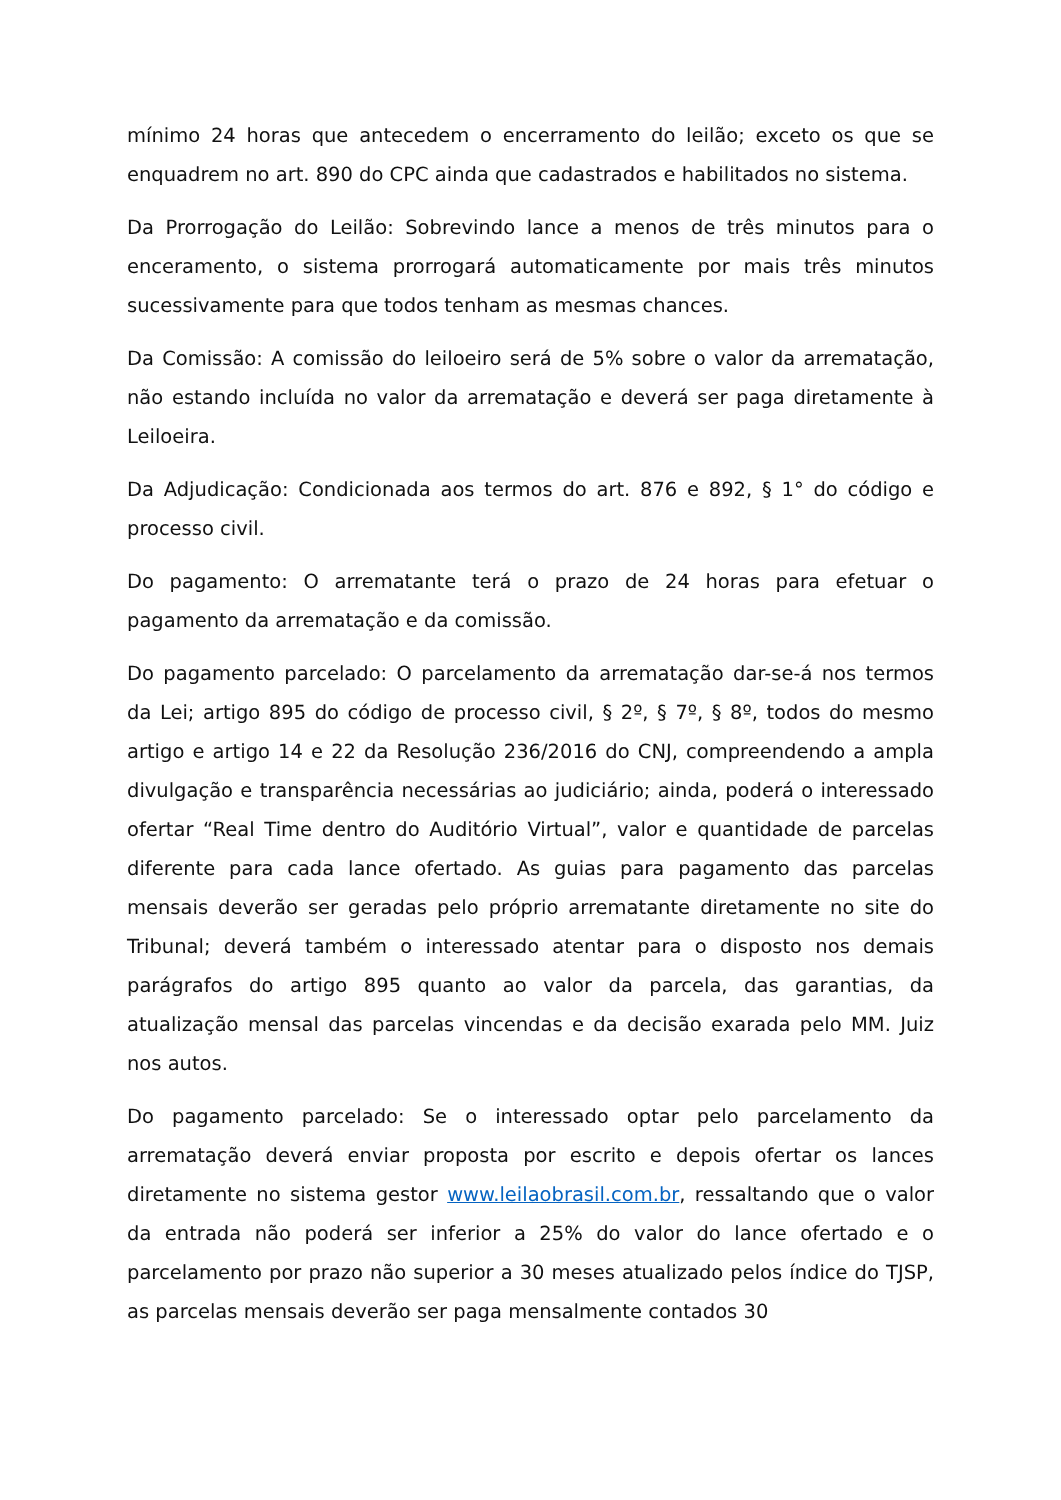mínimo 24 horas que antecedem o encerramento do leilão; exceto os que se enquadrem no art. 890 do CPC ainda que cadastrados e habilitados no sistema.
Da Prorrogação do Leilão: Sobrevindo lance a menos de três minutos para o enceramento, o sistema prorrogará automaticamente por mais três minutos sucessivamente para que todos tenham as mesmas chances.
Da Comissão: A comissão do leiloeiro será de 5% sobre o valor da arrematação, não estando incluída no valor da arrematação e deverá ser paga diretamente à Leiloeira.
Da Adjudicação: Condicionada aos termos do art. 876 e 892, § 1° do código e processo civil.
Do pagamento: O arrematante terá o prazo de 24 horas para efetuar o pagamento da arrematação e da comissão.
Do pagamento parcelado: O parcelamento da arrematação dar-se-á nos termos da Lei; artigo 895 do código de processo civil, § 2º, § 7º, § 8º, todos do mesmo artigo e artigo 14 e 22 da Resolução 236/2016 do CNJ, compreendendo a ampla divulgação e transparência necessárias ao judiciário; ainda, poderá o interessado ofertar “Real Time dentro do Auditório Virtual”, valor e quantidade de parcelas diferente para cada lance ofertado. As guias para pagamento das parcelas mensais deverão ser geradas pelo próprio arrematante diretamente no site do Tribunal; deverá também o interessado atentar para o disposto nos demais parágrafos do artigo 895 quanto ao valor da parcela, das garantias, da atualização mensal das parcelas vincendas e da decisão exarada pelo MM. Juiz nos autos.
Do pagamento parcelado: Se o interessado optar pelo parcelamento da arrematação deverá enviar proposta por escrito e depois ofertar os lances diretamente no sistema gestor www.leilaobrasil.com.br, ressaltando que o valor da entrada não poderá ser inferior a 25% do valor do lance ofertado e o parcelamento por prazo não superior a 30 meses atualizado pelos índice do TJSP, as parcelas mensais deverão ser paga mensalmente contados 30